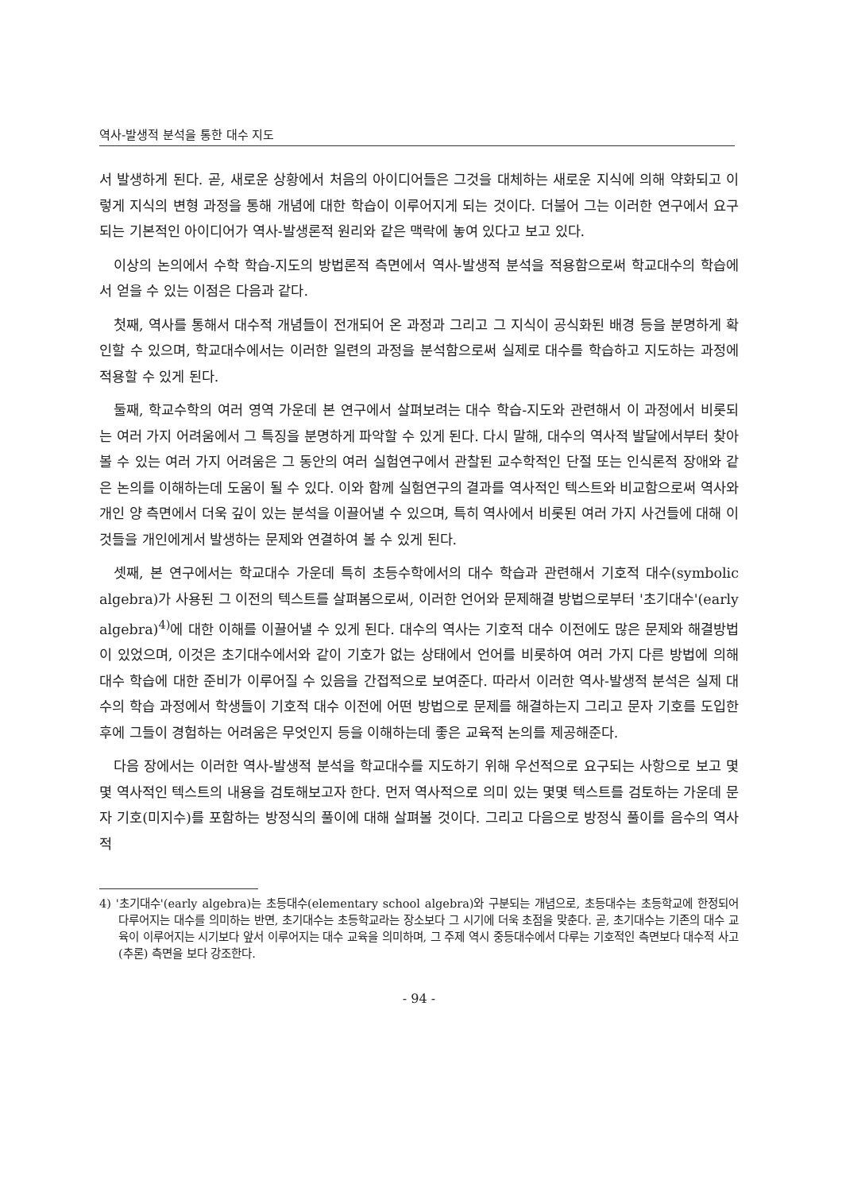역사-발생적 분석을 통한 대수 지도
서 발생하게 된다. 곧, 새로운 상황에서 처음의 아이디어들은 그것을 대체하는 새로운 지식에 의해 약화되고 이렇게 지식의 변형 과정을 통해 개념에 대한 학습이 이루어지게 되는 것이다. 더불어 그는 이러한 연구에서 요구되는 기본적인 아이디어가 역사-발생론적 원리와 같은 맥락에 놓여 있다고 보고 있다.
이상의 논의에서 수학 학습-지도의 방법론적 측면에서 역사-발생적 분석을 적용함으로써 학교대수의 학습에서 얻을 수 있는 이점은 다음과 같다.
첫째, 역사를 통해서 대수적 개념들이 전개되어 온 과정과 그리고 그 지식이 공식화된 배경 등을 분명하게 확인할 수 있으며, 학교대수에서는 이러한 일련의 과정을 분석함으로써 실제로 대수를 학습하고 지도하는 과정에 적용할 수 있게 된다.
둘째, 학교수학의 여러 영역 가운데 본 연구에서 살펴보려는 대수 학습-지도와 관련해서 이 과정에서 비롯되는 여러 가지 어려움에서 그 특징을 분명하게 파악할 수 있게 된다. 다시 말해, 대수의 역사적 발달에서부터 찾아볼 수 있는 여러 가지 어려움은 그 동안의 여러 실험연구에서 관찰된 교수학적인 단절 또는 인식론적 장애와 같은 논의를 이해하는데 도움이 될 수 있다. 이와 함께 실험연구의 결과를 역사적인 텍스트와 비교함으로써 역사와 개인 양 측면에서 더욱 깊이 있는 분석을 이끌어낼 수 있으며, 특히 역사에서 비롯된 여러 가지 사건들에 대해 이것들을 개인에게서 발생하는 문제와 연결하여 볼 수 있게 된다.
셋째, 본 연구에서는 학교대수 가운데 특히 초등수학에서의 대수 학습과 관련해서 기호적 대수(symbolic algebra)가 사용된 그 이전의 텍스트를 살펴봄으로써, 이러한 언어와 문제해결 방법으로부터 '초기대수'(early algebra)<sup>4)</sup>에 대한 이해를 이끌어낼 수 있게 된다. 대수의 역사는 기호적 대수 이전에도 많은 문제와 해결방법이 있었으며, 이것은 초기대수에서와 같이 기호가 없는 상태에서 언어를 비롯하여 여러 가지 다른 방법에 의해 대수 학습에 대한 준비가 이루어질 수 있음을 간접적으로 보여준다. 따라서 이러한 역사-발생적 분석은 실제 대수의 학습 과정에서 학생들이 기호적 대수 이전에 어떤 방법으로 문제를 해결하는지 그리고 문자 기호를 도입한 후에 그들이 경험하는 어려움은 무엇인지 등을 이해하는데 좋은 교육적 논의를 제공해준다.
다음 장에서는 이러한 역사-발생적 분석을 학교대수를 지도하기 위해 우선적으로 요구되는 사항으로 보고 몇몇 역사적인 텍스트의 내용을 검토해보고자 한다. 먼저 역사적으로 의미 있는 몇몇 텍스트를 검토하는 가운데 문자 기호(미지수)를 포함하는 방정식의 풀이에 대해 살펴볼 것이다. 그리고 다음으로 방정식 풀이를 음수의 역사적
4) '초기대수'(early algebra)는 초등대수(elementary school algebra)와 구분되는 개념으로, 초등대수는 초등학교에 한정되어 다루어지는 대수를 의미하는 반면, 초기대수는 초등학교라는 장소보다 그 시기에 더욱 초점을 맞춘다. 곧, 초기대수는 기존의 대수 교육이 이루어지는 시기보다 앞서 이루어지는 대수 교육을 의미하며, 그 주제 역시 중등대수에서 다루는 기호적인 측면보다 대수적 사고(추론) 측면을 보다 강조한다.
- 94 -